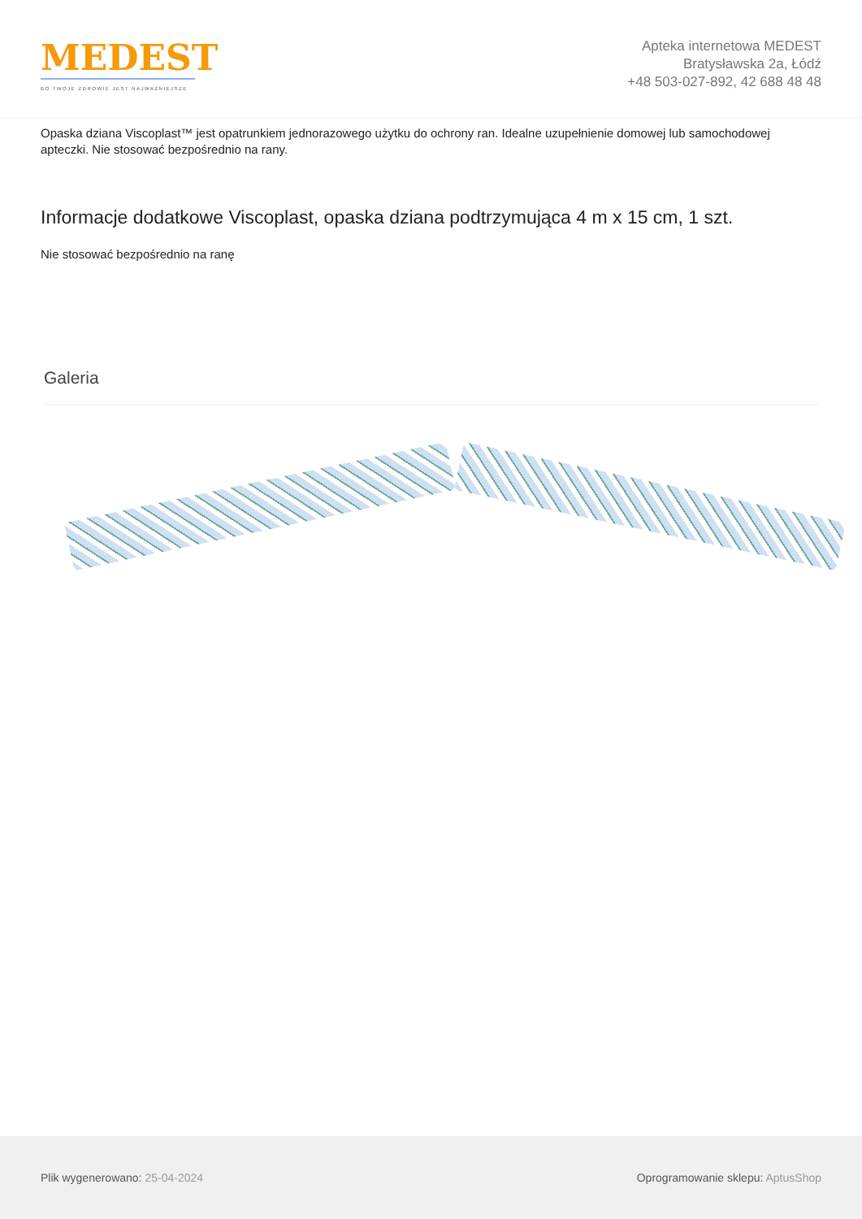MEDEST
BO TWOJE ZDROWIE JEST NAJWAŻNIEJSZE
Apteka internetowa MEDEST
Bratysławska 2a, Łódź
+48 503-027-892, 42 688 48 48
Opaska dziana Viscoplast™ jest opatrunkiem jednorazowego użytku do ochrony ran. Idealne uzupełnienie domowej lub samochodowej apteczki. Nie stosować bezpośrednio na rany.
Informacje dodatkowe Viscoplast, opaska dziana podtrzymująca 4 m x 15 cm, 1 szt.
Nie stosować bezpośrednio na ranę
Galeria
Plik wygenerowano: 25-04-2024
Oprogramowanie sklepu: AptusShop